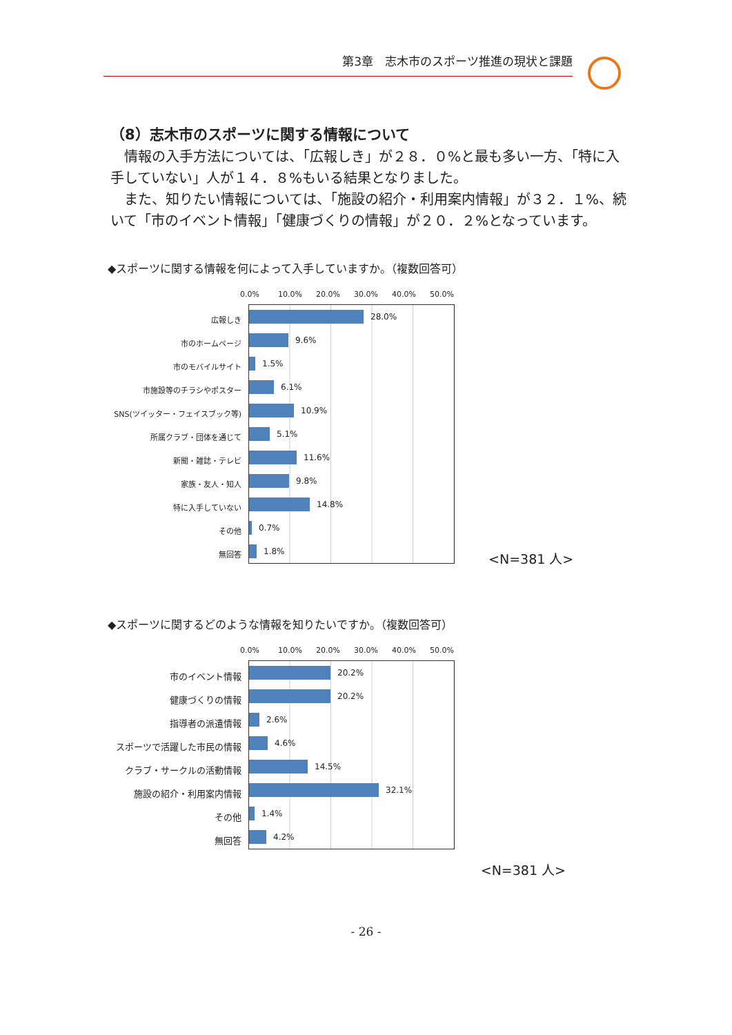第3章　志木市のスポーツ推進の現状と課題
（8）志木市のスポーツに関する情報について
情報の入手方法については、「広報しき」が２８．０%と最も多い一方、「特に入手していない」人が１４．８%もいる結果となりました。
また、知りたい情報については、「施設の紹介・利用案内情報」が３２．１%、続いて「市のイベント情報」「健康づくりの情報」が２０．２%となっています。
◆スポーツに関する情報を何によって入手していますか。（複数回答可）
広報しき
市のホームページ
市のモバイルサイト
市施設等のチラシやポスター
SNS(ツイッター・フェイスブック等)
所属クラブ・団体を通じて
新聞・雑誌・テレビ
家族・友人・知人
特に入手していない
その他
無回答
0.0% 10.0% 20.0% 30.0% 40.0% 50.0%
28.0%
9.6%
1.5%
6.1%
10.9%
5.1%
11.6%
9.8%
14.8%
0.7%
1.8%
<N=381 人>
◆スポーツに関するどのような情報を知りたいですか。（複数回答可）
市のイベント情報
健康づくりの情報
指導者の派遣情報
スポーツで活躍した市民の情報
クラブ・サークルの活動情報
施設の紹介・利用案内情報
その他
無回答
0.0% 10.0% 20.0% 30.0% 40.0% 50.0%
20.2%
20.2%
2.6%
4.6%
14.5%
32.1%
1.4%
4.2%
<N=381 人>
- 26 -